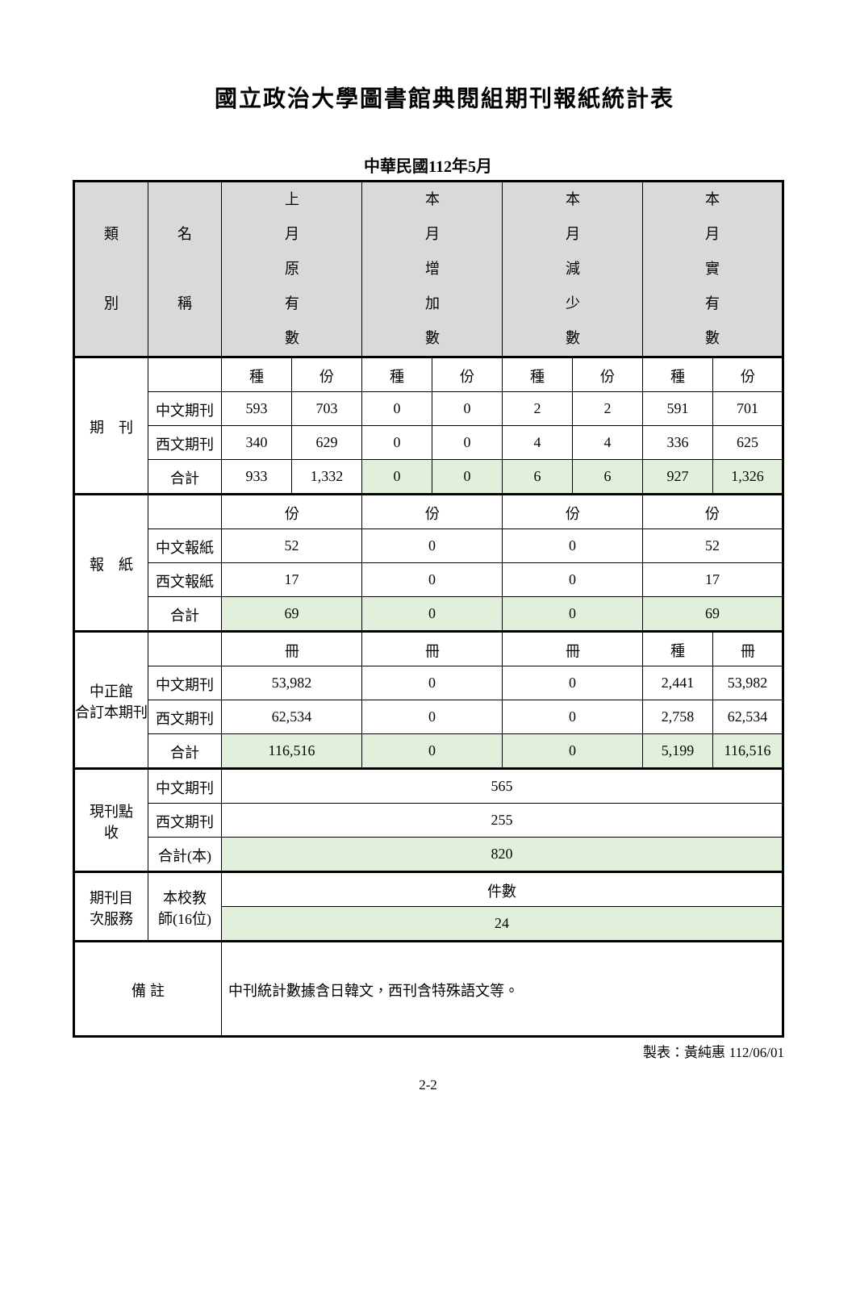國立政治大學圖書館典閱組期刊報紙統計表
中華民國112年5月
| 類 別 | 名 稱 | 上 月 原 有 數 | | 本 月 增 加 數 | | 本 月 減 少 數 | | 本 月 實 有 數 | |
| 期 刊 | | 種 | 份 | 種 | 份 | 種 | 份 | 種 | 份 |
| | 中文期刊 | 593 | 703 | 0 | 0 | 2 | 2 | 591 | 701 |
| | 西文期刊 | 340 | 629 | 0 | 0 | 4 | 4 | 336 | 625 |
| | 合計 | 933 | 1,332 | 0 | 0 | 6 | 6 | 927 | 1,326 |
| 報 紙 | | 份 | | 份 | | 份 | | 份 | |
| | 中文報紙 | 52 | | 0 | | 0 | | 52 | |
| | 西文報紙 | 17 | | 0 | | 0 | | 17 | |
| | 合計 | 69 | | 0 | | 0 | | 69 | |
| 中正館 合訂本期刊 | | 冊 | | 冊 | | 冊 | | 種 | 冊 |
| | 中文期刊 | 53,982 | | 0 | | 0 | | 2,441 | 53,982 |
| | 西文期刊 | 62,534 | | 0 | | 0 | | 2,758 | 62,534 |
| | 合計 | 116,516 | | 0 | | 0 | | 5,199 | 116,516 |
| 現刊點 收 | 中文期刊 | 565 | | | | | | | |
| | 西文期刊 | 255 | | | | | | | |
| | 合計(本) | 820 | | | | | | | |
| 期刊目 次服務 | 本校教 師(16位) | 件數 | | | | | | | |
| | | 24 | | | | | | | |
| 備 註 | | 中刊統計數據含日韓文，西刊含特殊語文等。 | | | | | | | |
製表：黃純惠 112/06/01
2-2